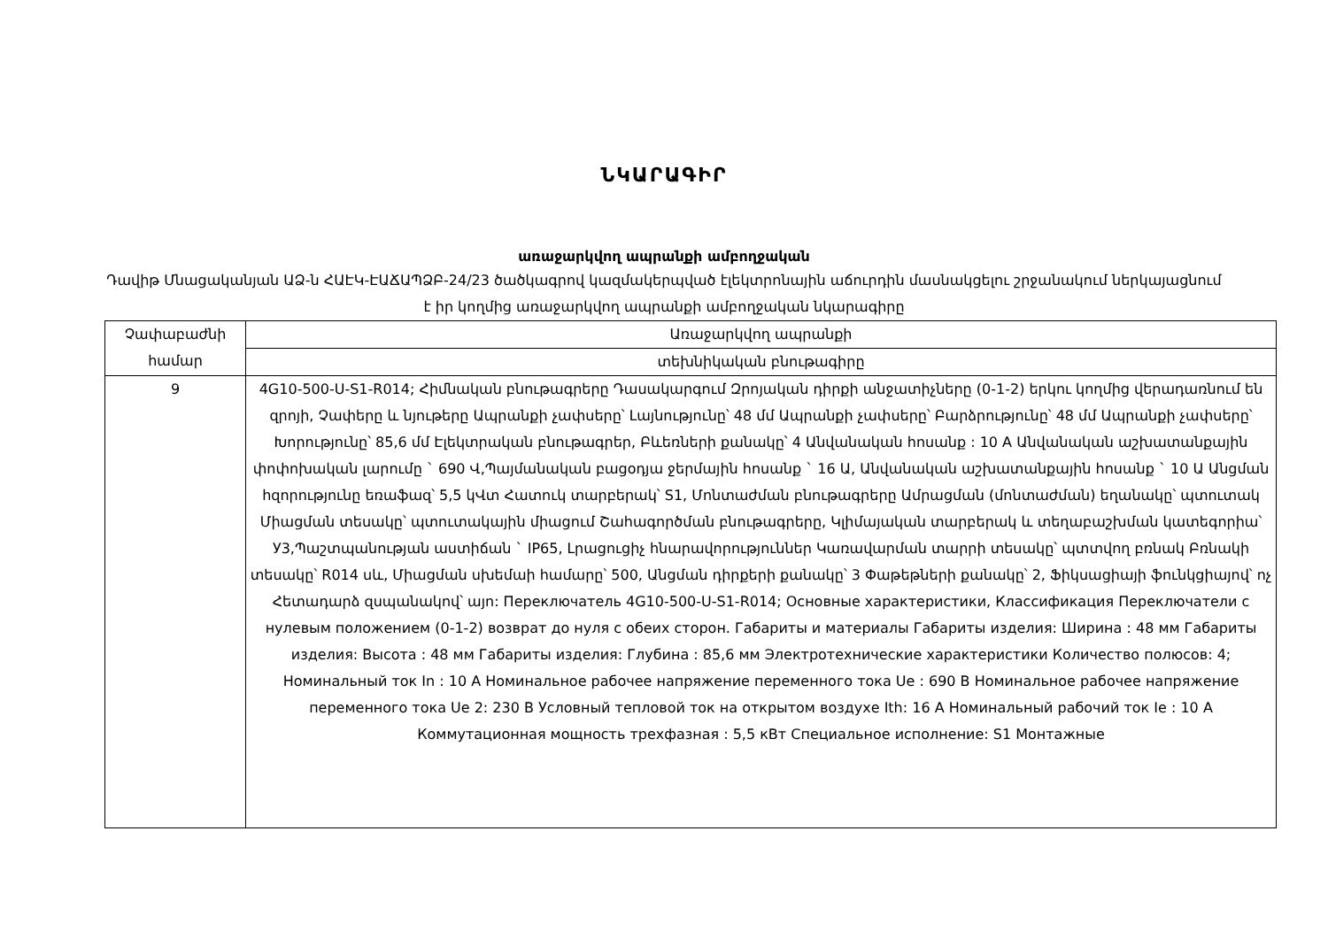ՆԿԱՐԱԳԻՐ
առաջարկվող ապրանքի ամբողջական
Դավիթ Մնացականյան ԱՁ-ն ՀԱԷԿ-ԷԱՃԱՊՁԲ-24/23 ծածկագրով կազմակերպված էլեկտրոնային աճուրդին մասնակցելու շրջանակում ներկայացնում է իր կողմից առաջարկվող ապրանքի ամբողջական նկարագիրը
| Չափաբաժնի համար | Առաջարկվող ապրանքի |
| --- | --- |
| | տեխնիկական բնութագիրը |
| 9 | 4G10-500-U-S1-R014; Հիմնական բնութագրերը Դասակարգում Զրոյական դիրքի անջատիչները (0-1-2) երկու կողմից վերադառնում են զրոյի, Չափերը և նյութերը Ապրանքի չափսերը՝ Լայնությունը՝ 48 մմ Ապրանքի չափսերը՝ Բարձրությունը՝ 48 մմ Ապրանքի չափսերը՝ Խորությունը՝ 85,6 մմ Էլեկտրական բնութագրեր, Բևեռների քանակը՝ 4 Անվանական հոսանք : 10 A Անվանական աշխատանքային փոփոխական լարումը ` 690 Վ,Պայմանական բացօդյա ջերմային հոսանք ` 16 Ա, Անվանական աշխատանքային հոսանք ` 10 Ա Անցման հզորությունը եռաֆազ՝ 5,5 կՎտ Հատուկ տարբերակ՝ S1, Մոնտաժման բնութագրերը Ամրացման (մոնտաժման) եղանակը՝ պտուտակ Միացման տեսակը՝ պտուտակային միացում Շահագործման բնութագրերը, Կլիմայական տարբերակ և տեղաբաշխման կատեգորիա՝ У3,Պաշտպանության աստիճան ` IP65, Լրացուցիչ հնարավորություններ Կառավարման տարրի տեսակը՝ պտտվող բռնակ Բռնակի տեսակը՝ R014 սև, Միացման սխեմաի համարը՝ 500, Անցման դիրքերի քանակը՝ 3 Փաթեթների քանակը՝ 2, Ֆիկսացիայի ֆունկցիայով՝ ոչ Հետադարձ զսպանակով՝ այո: Переключатель 4G10-500-U-S1-R014; Основные характеристики, Классификация Переключатели с нулевым положением (0-1-2) возврат до нуля с обеих сторон. Габариты и материалы Габариты изделия: Ширина : 48 мм Габариты изделия: Высота : 48 мм Габариты изделия: Глубина : 85,6 мм Электротехнические характеристики Количество полюсов: 4; Номинальный ток In : 10 А Номинальное рабочее напряжение переменного тока Ue : 690 В Номинальное рабочее напряжение переменного тока Ue 2: 230 В Условный тепловой ток на открытом воздухе Ith: 16 А Номинальный рабочий ток Ie : 10 А Коммутационная мощность трехфазная : 5,5 кВт Специальное исполнение: S1 Монтажные |